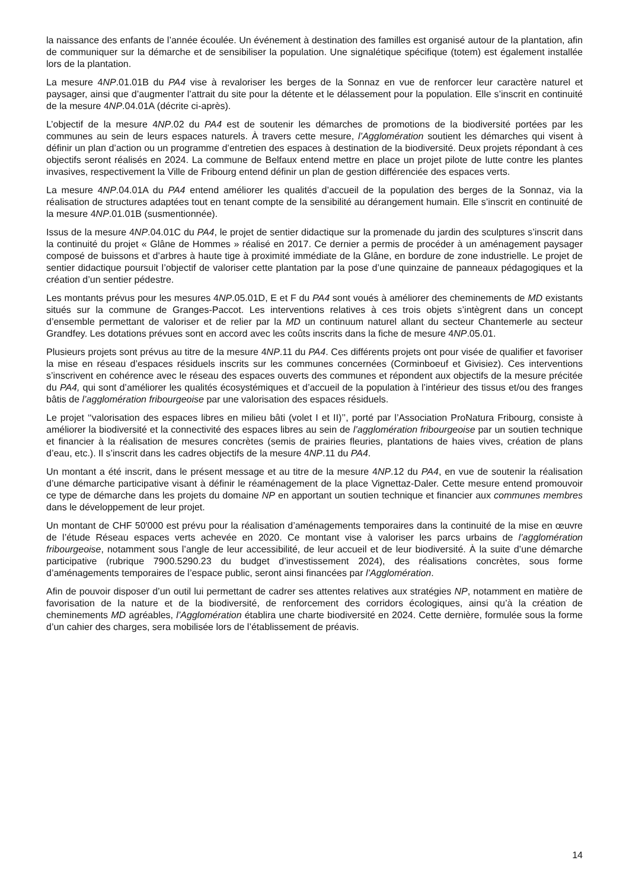la naissance des enfants de l’année écoulée. Un événement à destination des familles est organisé autour de la plantation, afin de communiquer sur la démarche et de sensibiliser la population. Une signalétique spécifique (totem) est également installée lors de la plantation.
La mesure 4NP.01.01B du PA4 vise à revaloriser les berges de la Sonnaz en vue de renforcer leur caractère naturel et paysager, ainsi que d’augmenter l’attrait du site pour la détente et le délassement pour la population. Elle s’inscrit en continuité de la mesure 4NP.04.01A (décrite ci-après).
L’objectif de la mesure 4NP.02 du PA4 est de soutenir les démarches de promotions de la biodiversité portées par les communes au sein de leurs espaces naturels. À travers cette mesure, l’Agglomération soutient les démarches qui visent à définir un plan d’action ou un programme d’entretien des espaces à destination de la biodiversité. Deux projets répondant à ces objectifs seront réalisés en 2024. La commune de Belfaux entend mettre en place un projet pilote de lutte contre les plantes invasives, respectivement la Ville de Fribourg entend définir un plan de gestion différenciée des espaces verts.
La mesure 4NP.04.01A du PA4 entend améliorer les qualités d’accueil de la population des berges de la Sonnaz, via la réalisation de structures adaptées tout en tenant compte de la sensibilité au dérangement humain. Elle s’inscrit en continuité de la mesure 4NP.01.01B (susmentionnée).
Issus de la mesure 4NP.04.01C du PA4, le projet de sentier didactique sur la promenade du jardin des sculptures s’inscrit dans la continuité du projet « Glâne de Hommes » réalisé en 2017. Ce dernier a permis de procéder à un aménagement paysager composé de buissons et d’arbres à haute tige à proximité immédiate de la Glâne, en bordure de zone industrielle. Le projet de sentier didactique poursuit l’objectif de valoriser cette plantation par la pose d’une quinzaine de panneaux pédagogiques et la création d’un sentier pédestre.
Les montants prévus pour les mesures 4NP.05.01D, E et F du PA4 sont voués à améliorer des cheminements de MD existants situés sur la commune de Granges-Paccot. Les interventions relatives à ces trois objets s’intègrent dans un concept d’ensemble permettant de valoriser et de relier par la MD un continuum naturel allant du secteur Chantemerle au secteur Grandfey. Les dotations prévues sont en accord avec les coûts inscrits dans la fiche de mesure 4NP.05.01.
Plusieurs projets sont prévus au titre de la mesure 4NP.11 du PA4. Ces différents projets ont pour visée de qualifier et favoriser la mise en réseau d’espaces résiduels inscrits sur les communes concernées (Corminboeuf et Givisiez). Ces interventions s’inscrivent en cohérence avec le réseau des espaces ouverts des communes et répondent aux objectifs de la mesure précitée du PA4, qui sont d’améliorer les qualités écosystémiques et d’accueil de la population à l’intérieur des tissus et/ou des franges bâtis de l’agglomération fribourgeoise par une valorisation des espaces résiduels.
Le projet ‘‘valorisation des espaces libres en milieu bâti (volet I et II)’’, porté par l’Association ProNatura Fribourg, consiste à améliorer la biodiversité et la connectivité des espaces libres au sein de l’agglomération fribourgeoise par un soutien technique et financier à la réalisation de mesures concrètes (semis de prairies fleuries, plantations de haies vives, création de plans d’eau, etc.). Il s’inscrit dans les cadres objectifs de la mesure 4NP.11 du PA4.
Un montant a été inscrit, dans le présent message et au titre de la mesure 4NP.12 du PA4, en vue de soutenir la réalisation d’une démarche participative visant à définir le réaménagement de la place Vignettaz-Daler. Cette mesure entend promouvoir ce type de démarche dans les projets du domaine NP en apportant un soutien technique et financier aux communes membres dans le développement de leur projet.
Un montant de CHF 50'000 est prévu pour la réalisation d’aménagements temporaires dans la continuité de la mise en œuvre de l’étude Réseau espaces verts achevée en 2020. Ce montant vise à valoriser les parcs urbains de l’agglomération fribourgeoise, notamment sous l’angle de leur accessibilité, de leur accueil et de leur biodiversité. À la suite d’une démarche participative (rubrique 7900.5290.23 du budget d’investissement 2024), des réalisations concrètes, sous forme d’aménagements temporaires de l’espace public, seront ainsi financées par l’Agglomération.
Afin de pouvoir disposer d’un outil lui permettant de cadrer ses attentes relatives aux stratégies NP, notamment en matière de favorisation de la nature et de la biodiversité, de renforcement des corridors écologiques, ainsi qu’à la création de cheminements MD agréables, l’Agglomération établira une charte biodiversité en 2024. Cette dernière, formulée sous la forme d’un cahier des charges, sera mobilisée lors de l’établissement de préavis.
14